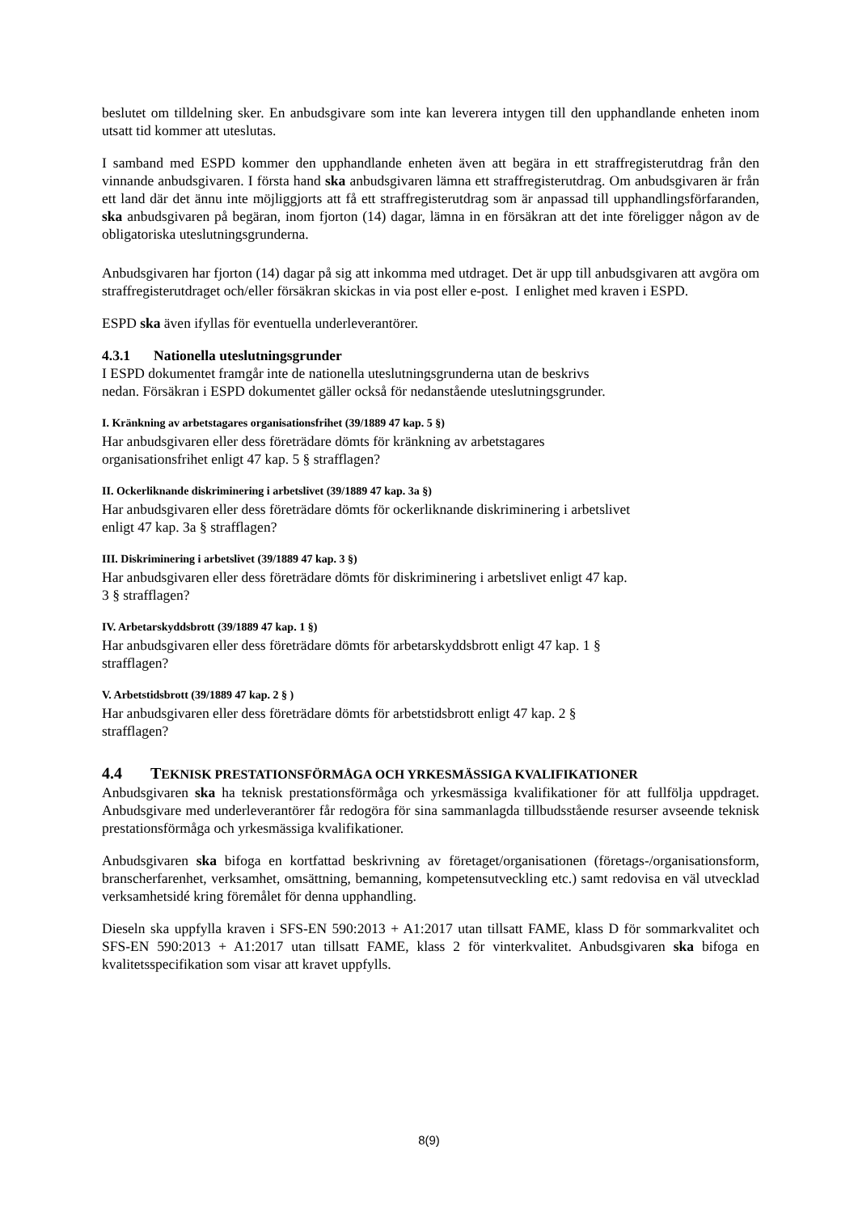beslutet om tilldelning sker. En anbudsgivare som inte kan leverera intygen till den upphandlande enheten inom utsatt tid kommer att uteslutas.
I samband med ESPD kommer den upphandlande enheten även att begära in ett straffregisterutdrag från den vinnande anbudsgivaren. I första hand ska anbudsgivaren lämna ett straffregisterutdrag. Om anbudsgivaren är från ett land där det ännu inte möjliggjorts att få ett straffregisterutdrag som är anpassad till upphandlingsförfaranden, ska anbudsgivaren på begäran, inom fjorton (14) dagar, lämna in en försäkran att det inte föreligger någon av de obligatoriska uteslutningsgrunderna.
Anbudsgivaren har fjorton (14) dagar på sig att inkomma med utdraget. Det är upp till anbudsgivaren att avgöra om straffregisterutdraget och/eller försäkran skickas in via post eller e-post. I enlighet med kraven i ESPD.
ESPD ska även ifyllas för eventuella underleverantörer.
4.3.1 Nationella uteslutningsgrunder
I ESPD dokumentet framgår inte de nationella uteslutningsgrunderna utan de beskrivs
nedan. Försäkran i ESPD dokumentet gäller också för nedanstående uteslutningsgrunder.
I. Kränkning av arbetstagares organisationsfrihet (39/1889 47 kap. 5 §)
Har anbudsgivaren eller dess företrädare dömts för kränkning av arbetstagares
organisationsfrihet enligt 47 kap. 5 § strafflagen?
II. Ockerliknande diskriminering i arbetslivet (39/1889 47 kap. 3a §)
Har anbudsgivaren eller dess företrädare dömts för ockerliknande diskriminering i arbetslivet
enligt 47 kap. 3a § strafflagen?
III. Diskriminering i arbetslivet (39/1889 47 kap. 3 §)
Har anbudsgivaren eller dess företrädare dömts för diskriminering i arbetslivet enligt 47 kap.
3 § strafflagen?
IV. Arbetarskyddsbrott (39/1889 47 kap. 1 §)
Har anbudsgivaren eller dess företrädare dömts för arbetarskyddsbrott enligt 47 kap. 1 §
strafflagen?
V. Arbetstidsbrott (39/1889 47 kap. 2 § )
Har anbudsgivaren eller dess företrädare dömts för arbetstidsbrott enligt 47 kap. 2 §
strafflagen?
4.4 TEKNISK PRESTATIONSFÖRMÅGA OCH YRKESMÄSSIGA KVALIFIKATIONER
Anbudsgivaren ska ha teknisk prestationsförmåga och yrkesmässiga kvalifikationer för att fullfölja uppdraget. Anbudsgivare med underleverantörer får redogöra för sina sammanlagda tillbudsstående resurser avseende teknisk prestationsförmåga och yrkesmässiga kvalifikationer.
Anbudsgivaren ska bifoga en kortfattad beskrivning av företaget/organisationen (företags-/organisationsform, branscherfarenhet, verksamhet, omsättning, bemanning, kompetensutveckling etc.) samt redovisa en väl utvecklad verksamhetsidé kring föremålet för denna upphandling.
Dieseln ska uppfylla kraven i SFS-EN 590:2013 + A1:2017 utan tillsatt FAME, klass D för sommarkvalitet och SFS-EN 590:2013 + A1:2017 utan tillsatt FAME, klass 2 för vinterkvalitet. Anbudsgivaren ska bifoga en kvalitetsspecifikation som visar att kravet uppfylls.
8(9)